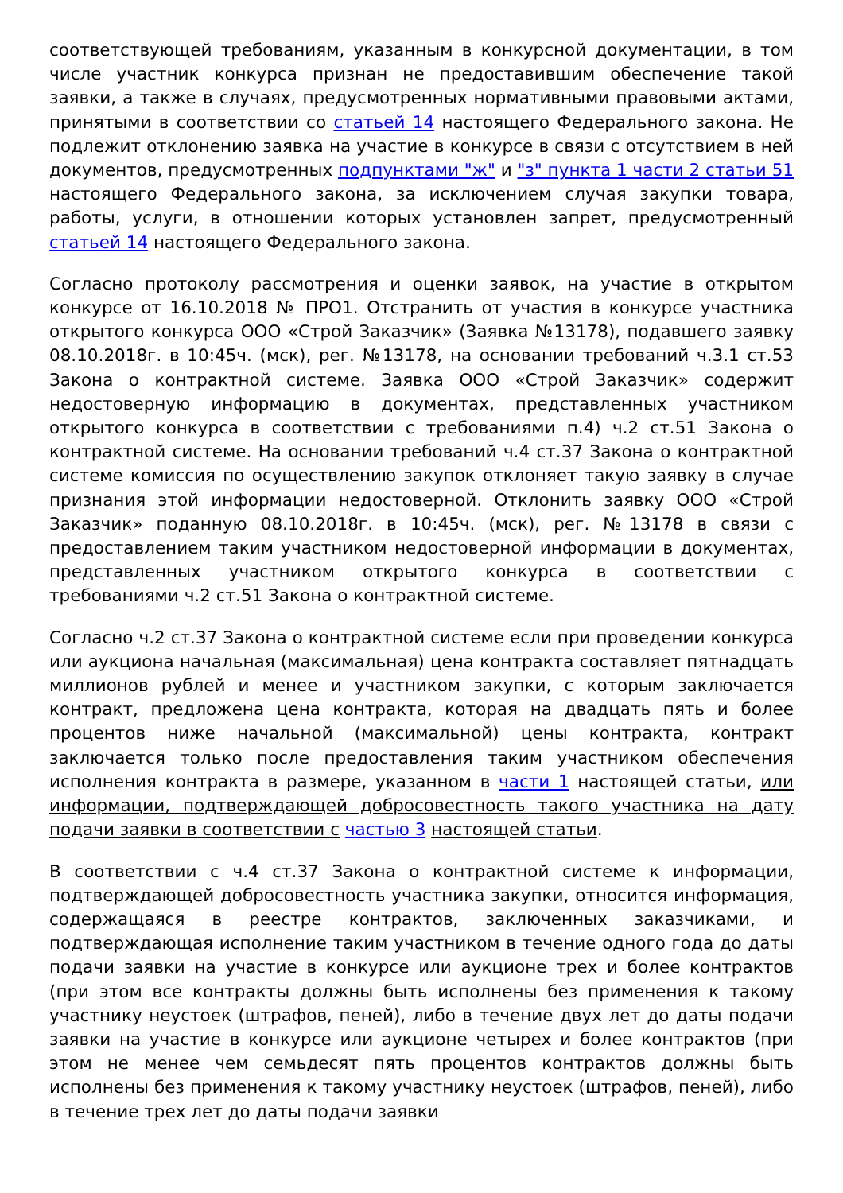соответствующей требованиям, указанным в конкурсной документации, в том числе участник конкурса признан не предоставившим обеспечение такой заявки, а также в случаях, предусмотренных нормативными правовыми актами, принятыми в соответствии со статьей 14 настоящего Федерального закона. Не подлежит отклонению заявка на участие в конкурсе в связи с отсутствием в ней документов, предусмотренных подпунктами "ж" и "з" пункта 1 части 2 статьи 51 настоящего Федерального закона, за исключением случая закупки товара, работы, услуги, в отношении которых установлен запрет, предусмотренный статьей 14 настоящего Федерального закона.
Согласно протоколу рассмотрения и оценки заявок, на участие в открытом конкурсе от 16.10.2018 № ПРО1. Отстранить от участия в конкурсе участника открытого конкурса ООО «Строй Заказчик» (Заявка №13178), подавшего заявку 08.10.2018г. в 10:45ч. (мск), рег. №13178, на основании требований ч.3.1 ст.53 Закона о контрактной системе. Заявка ООО «Строй Заказчик» содержит недостоверную информацию в документах, представленных участником открытого конкурса в соответствии с требованиями п.4) ч.2 ст.51 Закона о контрактной системе. На основании требований ч.4 ст.37 Закона о контрактной системе комиссия по осуществлению закупок отклоняет такую заявку в случае признания этой информации недостоверной. Отклонить заявку ООО «Строй Заказчик» поданную 08.10.2018г. в 10:45ч. (мск), рег. №13178 в связи с предоставлением таким участником недостоверной информации в документах, представленных участником открытого конкурса в соответствии с требованиями ч.2 ст.51 Закона о контрактной системе.
Согласно ч.2 ст.37 Закона о контрактной системе если при проведении конкурса или аукциона начальная (максимальная) цена контракта составляет пятнадцать миллионов рублей и менее и участником закупки, с которым заключается контракт, предложена цена контракта, которая на двадцать пять и более процентов ниже начальной (максимальной) цены контракта, контракт заключается только после предоставления таким участником обеспечения исполнения контракта в размере, указанном в части 1 настоящей статьи, или информации, подтверждающей добросовестность такого участника на дату подачи заявки в соответствии с частью 3 настоящей статьи.
В соответствии с ч.4 ст.37 Закона о контрактной системе к информации, подтверждающей добросовестность участника закупки, относится информация, содержащаяся в реестре контрактов, заключенных заказчиками, и подтверждающая исполнение таким участником в течение одного года до даты подачи заявки на участие в конкурсе или аукционе трех и более контрактов (при этом все контракты должны быть исполнены без применения к такому участнику неустоек (штрафов, пеней), либо в течение двух лет до даты подачи заявки на участие в конкурсе или аукционе четырех и более контрактов (при этом не менее чем семьдесят пять процентов контрактов должны быть исполнены без применения к такому участнику неустоек (штрафов, пеней), либо в течение трех лет до даты подачи заявки